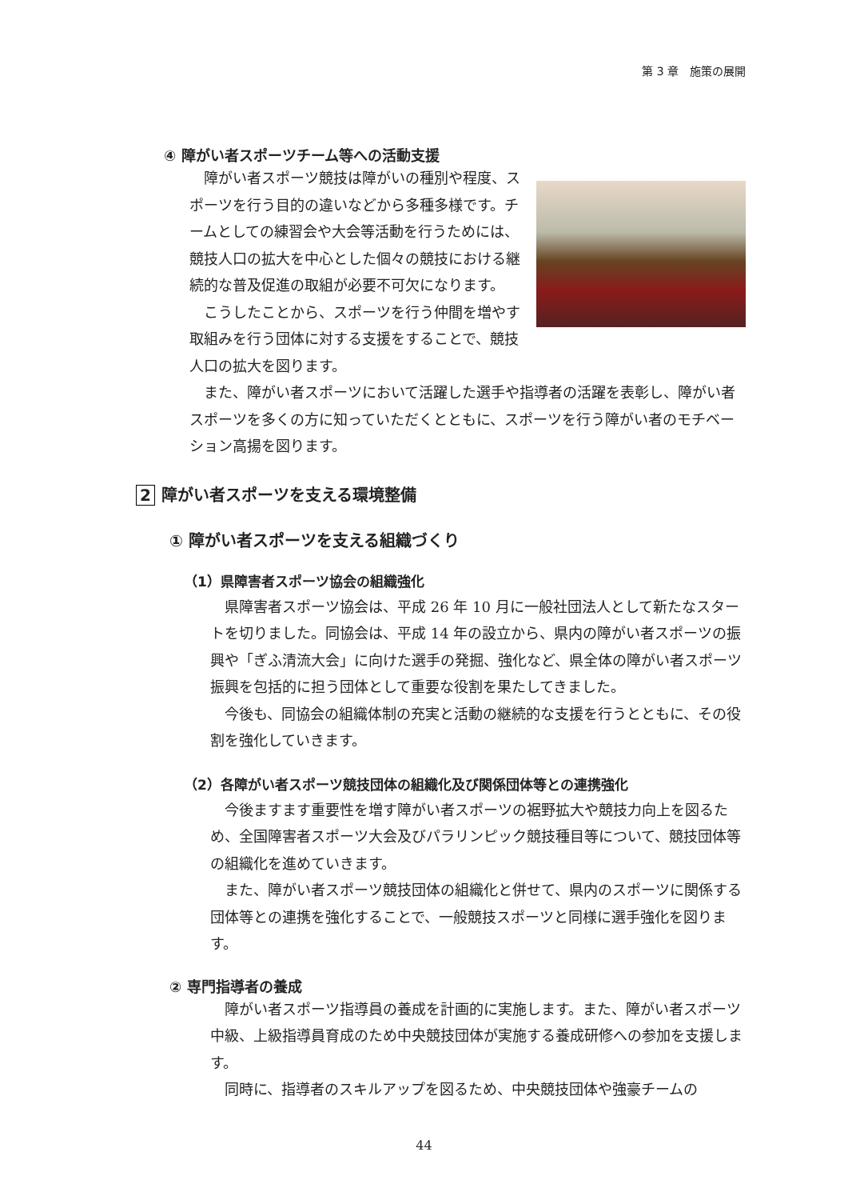第 3 章　施策の展開
④ 障がい者スポーツチーム等への活動支援
障がい者スポーツ競技は障がいの種別や程度、スポーツを行う目的の違いなどから多種多様です。チームとしての練習会や大会等活動を行うためには、競技人口の拡大を中心とした個々の競技における継続的な普及促進の取組が必要不可欠になります。
こうしたことから、スポーツを行う仲間を増やす取組みを行う団体に対する支援をすることで、競技人口の拡大を図ります。
また、障がい者スポーツにおいて活躍した選手や指導者の活躍を表彰し、障がい者スポーツを多くの方に知っていただくとともに、スポーツを行う障がい者のモチベーション高揚を図ります。
2 障がい者スポーツを支える環境整備
① 障がい者スポーツを支える組織づくり
（1）県障害者スポーツ協会の組織強化
県障害者スポーツ協会は、平成 26 年 10 月に一般社団法人として新たなスタートを切りました。同協会は、平成 14 年の設立から、県内の障がい者スポーツの振興や「ぎふ清流大会」に向けた選手の発掘、強化など、県全体の障がい者スポーツ振興を包括的に担う団体として重要な役割を果たしてきました。
今後も、同協会の組織体制の充実と活動の継続的な支援を行うとともに、その役割を強化していきます。
（2）各障がい者スポーツ競技団体の組織化及び関係団体等との連携強化
今後ますます重要性を増す障がい者スポーツの裾野拡大や競技力向上を図るため、全国障害者スポーツ大会及びパラリンピック競技種目等について、競技団体等の組織化を進めていきます。
また、障がい者スポーツ競技団体の組織化と併せて、県内のスポーツに関係する団体等との連携を強化することで、一般競技スポーツと同様に選手強化を図ります。
② 専門指導者の養成
障がい者スポーツ指導員の養成を計画的に実施します。また、障がい者スポーツ中級、上級指導員育成のため中央競技団体が実施する養成研修への参加を支援します。
同時に、指導者のスキルアップを図るため、中央競技団体や強豪チームの
44